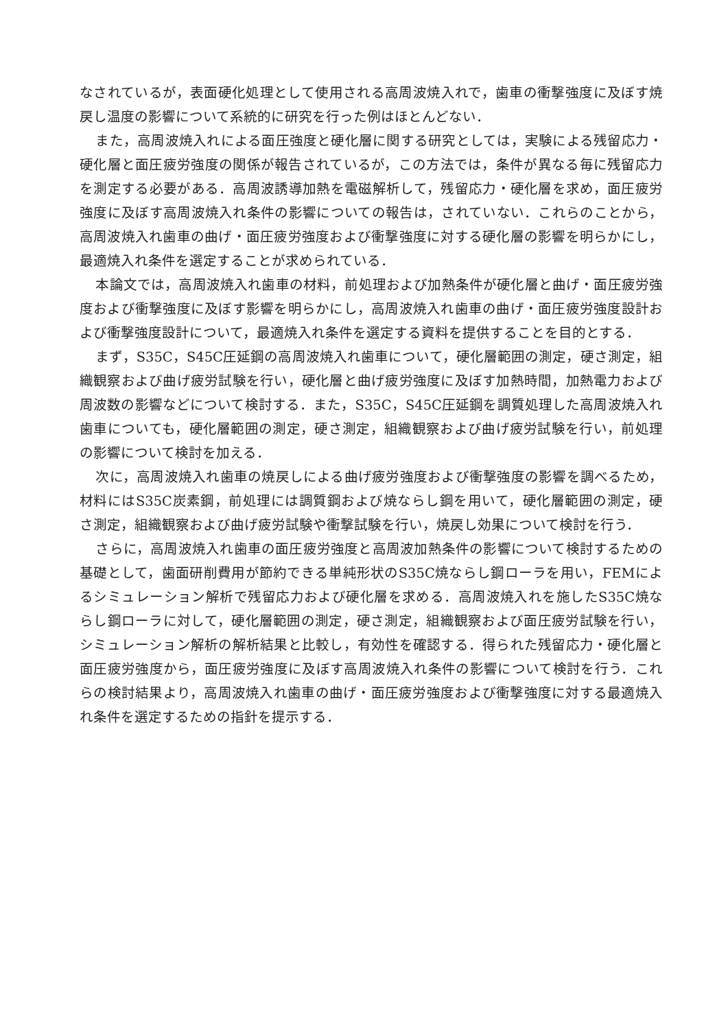なされているが，表面硬化処理として使用される高周波焼入れで，歯車の衝撃強度に及ぼす焼戻し温度の影響について系統的に研究を行った例はほとんどない．
また，高周波焼入れによる面圧強度と硬化層に関する研究としては，実験による残留応力・硬化層と面圧疲労強度の関係が報告されているが，この方法では，条件が異なる毎に残留応力を測定する必要がある．高周波誘導加熱を電磁解析して，残留応力・硬化層を求め，面圧疲労強度に及ぼす高周波焼入れ条件の影響についての報告は，されていない．これらのことから，高周波焼入れ歯車の曲げ・面圧疲労強度および衝撃強度に対する硬化層の影響を明らかにし，最適焼入れ条件を選定することが求められている．
本論文では，高周波焼入れ歯車の材料，前処理および加熱条件が硬化層と曲げ・面圧疲労強度および衝撃強度に及ぼす影響を明らかにし，高周波焼入れ歯車の曲げ・面圧疲労強度設計および衝撃強度設計について，最適焼入れ条件を選定する資料を提供することを目的とする．
まず，S35C，S45C圧延鋼の高周波焼入れ歯車について，硬化層範囲の測定，硬さ測定，組織観察および曲げ疲労試験を行い，硬化層と曲げ疲労強度に及ぼす加熱時間，加熱電力および周波数の影響などについて検討する．また，S35C，S45C圧延鋼を調質処理した高周波焼入れ歯車についても，硬化層範囲の測定，硬さ測定，組織観察および曲げ疲労試験を行い，前処理の影響について検討を加える．
次に，高周波焼入れ歯車の焼戻しによる曲げ疲労強度および衝撃強度の影響を調べるため，材料にはS35C炭素鋼，前処理には調質鋼および焼ならし鋼を用いて，硬化層範囲の測定，硬さ測定，組織観察および曲げ疲労試験や衝撃試験を行い，焼戻し効果について検討を行う．
さらに，高周波焼入れ歯車の面圧疲労強度と高周波加熱条件の影響について検討するための基礎として，歯面研削費用が節約できる単純形状のS35C焼ならし鋼ローラを用い，FEMによるシミュレーション解析で残留応力および硬化層を求める．高周波焼入れを施したS35C焼ならし鋼ローラに対して，硬化層範囲の測定，硬さ測定，組織観察および面圧疲労試験を行い，シミュレーション解析の解析結果と比較し，有効性を確認する．得られた残留応力・硬化層と面圧疲労強度から，面圧疲労強度に及ぼす高周波焼入れ条件の影響について検討を行う．これらの検討結果より，高周波焼入れ歯車の曲げ・面圧疲労強度および衝撃強度に対する最適焼入れ条件を選定するための指針を提示する．